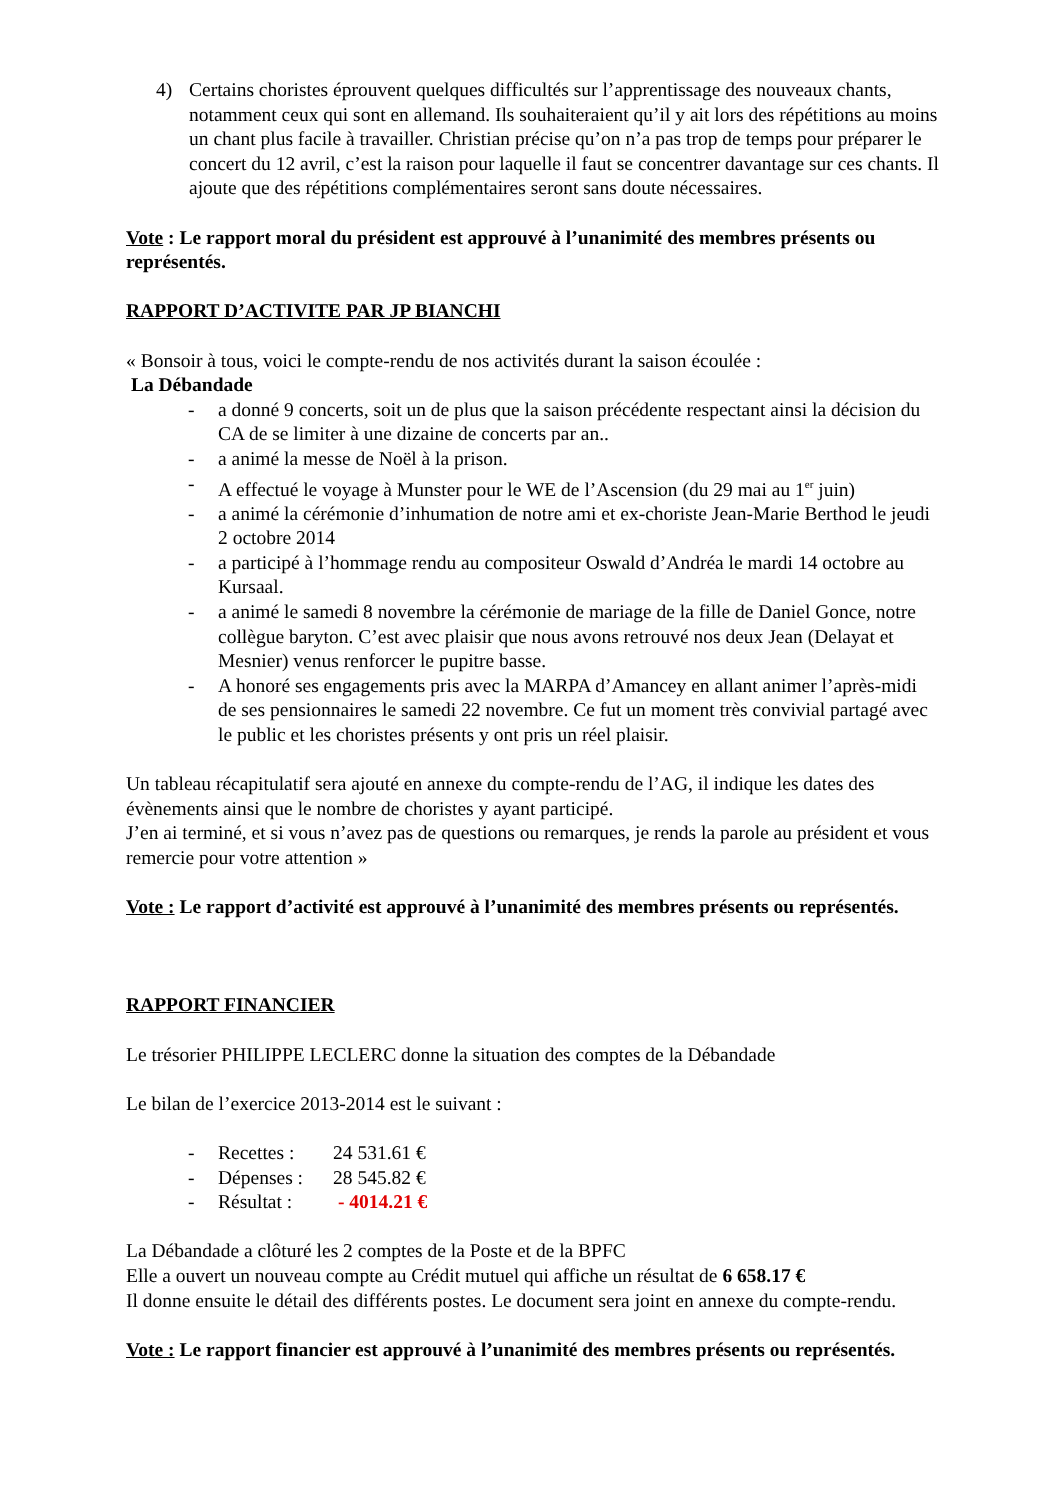4) Certains choristes éprouvent quelques difficultés sur l’apprentissage des nouveaux chants, notamment ceux qui sont en allemand. Ils souhaiteraient qu’il y ait lors des répétitions au moins un chant plus facile à travailler. Christian précise qu’on n’a pas trop de temps pour préparer le concert du 12 avril, c’est la raison pour laquelle il faut se concentrer davantage sur ces chants. Il ajoute que des répétitions complémentaires seront sans doute nécessaires.
Vote : Le rapport moral du président est approuvé à l’unanimité des membres présents ou représentés.
RAPPORT D’ACTIVITE PAR JP BIANCHI
« Bonsoir à tous, voici le compte-rendu de nos activités durant la saison écoulée :
La Débandade
- a donné 9 concerts, soit un de plus que la saison précédente respectant ainsi la décision du CA de se limiter à une dizaine de concerts par an..
- a animé la messe de Noël à la prison.
- A effectué le voyage à Munster pour le WE de l’Ascension (du 29 mai au 1<sup>er</sup> juin)
- a animé la cérémonie d’inhumation de notre ami et ex-choriste Jean-Marie Berthod le jeudi 2 octobre 2014
- a participé à l’hommage rendu au compositeur Oswald d’Andréa le mardi 14 octobre au Kursaal.
- a animé le samedi 8 novembre la cérémonie de mariage de la fille de Daniel Gonce, notre collègue baryton. C’est avec plaisir que nous avons retrouvé nos deux Jean (Delayat et Mesnier) venus renforcer le pupitre basse.
- A honoré ses engagements pris avec la MARPA d’Amancey en allant animer l’après-midi de ses pensionnaires le samedi 22 novembre. Ce fut un moment très convivial partagé avec le public et les choristes présents y ont pris un réel plaisir.
Un tableau récapitulatif sera ajouté en annexe du compte-rendu de l’AG, il indique les dates des évènements ainsi que le nombre de choristes y ayant participé.
J’en ai terminé, et si vous n’avez pas de questions ou remarques, je rends la parole au président et vous remercie pour votre attention »
Vote : Le rapport d’activité est approuvé à l’unanimité des membres présents ou représentés.
RAPPORT FINANCIER
Le trésorier PHILIPPE LECLERC donne la situation des comptes de la Débandade
Le bilan de l’exercice 2013-2014 est le suivant :
- Recettes : 24 531.61 €
- Dépenses : 28 545.82 €
- Résultat : - 4014.21 €
La Débandade a clôturé les 2 comptes de la Poste et de la BPFC
Elle a ouvert un nouveau compte au Crédit mutuel qui affiche un résultat de 6 658.17 €
Il donne ensuite le détail des différents postes. Le document sera joint en annexe du compte-rendu.
Vote : Le rapport financier est approuvé à l’unanimité des membres présents ou représentés.